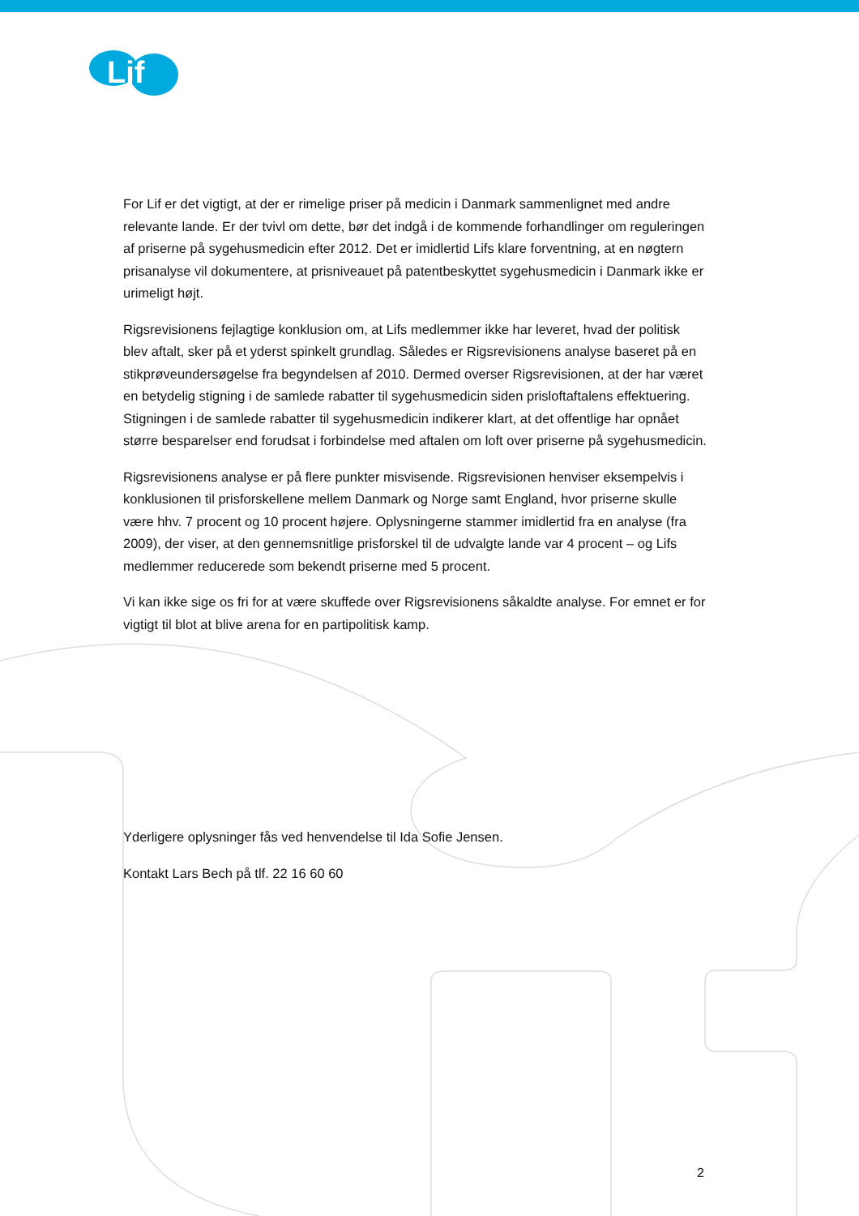Lif
For Lif er det vigtigt, at der er rimelige priser på medicin i Danmark sammenlignet med andre relevante lande. Er der tvivl om dette, bør det indgå i de kommende forhandlinger om reguleringen af priserne på sygehusmedicin efter 2012. Det er imidlertid Lifs klare forventning, at en nøgtern prisanalyse vil dokumentere, at prisniveauet på patentbeskyttet sygehusmedicin i Danmark ikke er urimeligt højt.
Rigsrevisionens fejlagtige konklusion om, at Lifs medlemmer ikke har leveret, hvad der politisk blev aftalt, sker på et yderst spinkelt grundlag. Således er Rigsrevisionens analyse baseret på en stikprøveundersøgelse fra begyndelsen af 2010. Dermed overser Rigsrevisionen, at der har været en betydelig stigning i de samlede rabatter til sygehusmedicin siden prisloftaftalens effektuering. Stigningen i de samlede rabatter til sygehusmedicin indikerer klart, at det offentlige har opnået større besparelser end forudsat i forbindelse med aftalen om loft over priserne på sygehusmedicin.
Rigsrevisionens analyse er på flere punkter misvisende. Rigsrevisionen henviser eksempelvis i konklusionen til prisforskellene mellem Danmark og Norge samt England, hvor priserne skulle være hhv. 7 procent og 10 procent højere. Oplysningerne stammer imidlertid fra en analyse (fra 2009), der viser, at den gennemsnitlige prisforskel til de udvalgte lande var 4 procent – og Lifs medlemmer reducerede som bekendt priserne med 5 procent.
Vi kan ikke sige os fri for at være skuffede over Rigsrevisionens såkaldte analyse. For emnet er for vigtigt til blot at blive arena for en partipolitisk kamp.
Yderligere oplysninger fås ved henvendelse til Ida Sofie Jensen.
Kontakt Lars Bech på tlf. 22 16 60 60
2